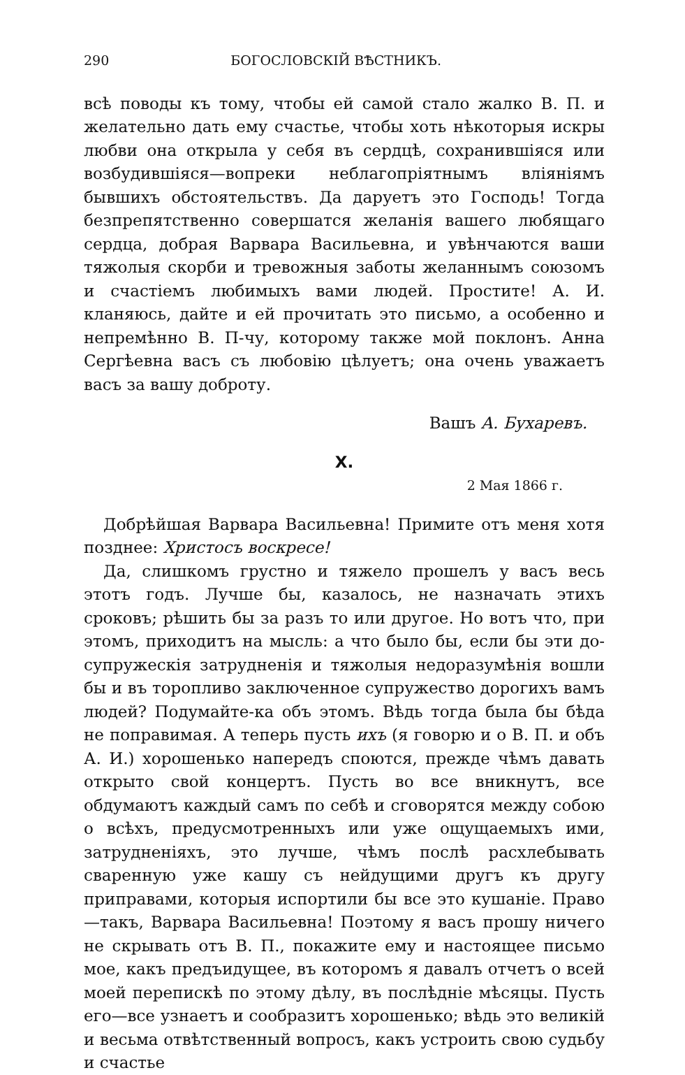290 БОГОСЛОВСКІЙ ВѢСТНИКЪ.
всѣ поводы къ тому, чтобы ей самой стало жалко В. П. и желательно дать ему счастье, чтобы хоть нѣкоторыя искры любви она открыла у себя въ сердцѣ, сохранившіяся или возбудившіяся—вопреки неблагопріятнымъ вліяніямъ бывшихъ обстоятельствъ. Да даруетъ это Господь! Тогда безпрепятственно совершатся желанія вашего любящаго сердца, добрая Варвара Васильевна, и увѣнчаются ваши тяжолыя скорби и тревожныя заботы желаннымъ союзомъ и счастіемъ любимыхъ вами людей. Простите! А. И. кланяюсь, дайте и ей прочитать это письмо, а особенно и непремѣнно В. П-чу, которому также мой поклонъ. Анна Сергѣевна васъ съ любовію цѣлуетъ; она очень уважаетъ васъ за вашу доброту.
Вашъ А. Бухаревъ.
X.
2 Мая 1866 г.
Добрѣйшая Варвара Васильевна! Примите отъ меня хотя позднее: Христосъ воскресе!
Да, слишкомъ грустно и тяжело прошелъ у васъ весь этотъ годъ. Лучше бы, казалось, не назначать этихъ сроковъ; рѣшить бы за разъ то или другое. Но вотъ что, при этомъ, приходитъ на мысль: а что было бы, если бы эти до-супружескія затрудненія и тяжолыя недоразумѣнія вошли бы и въ торопливо заключенное супружество дорогихъ вамъ людей? Подумайте-ка объ этомъ. Вѣдь тогда была бы бѣда не поправимая. А теперь пусть ихъ (я говорю и о В. П. и объ А. И.) хорошенько напередъ споются, прежде чѣмъ давать открыто свой концертъ. Пусть во все вникнутъ, все обдумаютъ каждый самъ по себѣ и сговорятся между собою о всѣхъ, предусмотренныхъ или уже ощущаемыхъ ими, затрудненіяхъ, это лучше, чѣмъ послѣ расхлебывать сваренную уже кашу съ нейдущими другъ къ другу приправами, которыя испортили бы все это кушаніе. Право—такъ, Варвара Васильевна! Поэтому я васъ прошу ничего не скрывать отъ В. П., покажите ему и настоящее письмо мое, какъ предъидущее, въ которомъ я давалъ отчетъ о всей моей перепискѣ по этому дѣлу, въ послѣдніе мѣсяцы. Пусть его—все узнаетъ и сообразитъ хорошенько; вѣдь это великій и весьма отвѣтственный вопросъ, какъ устроить свою судьбу и счастье